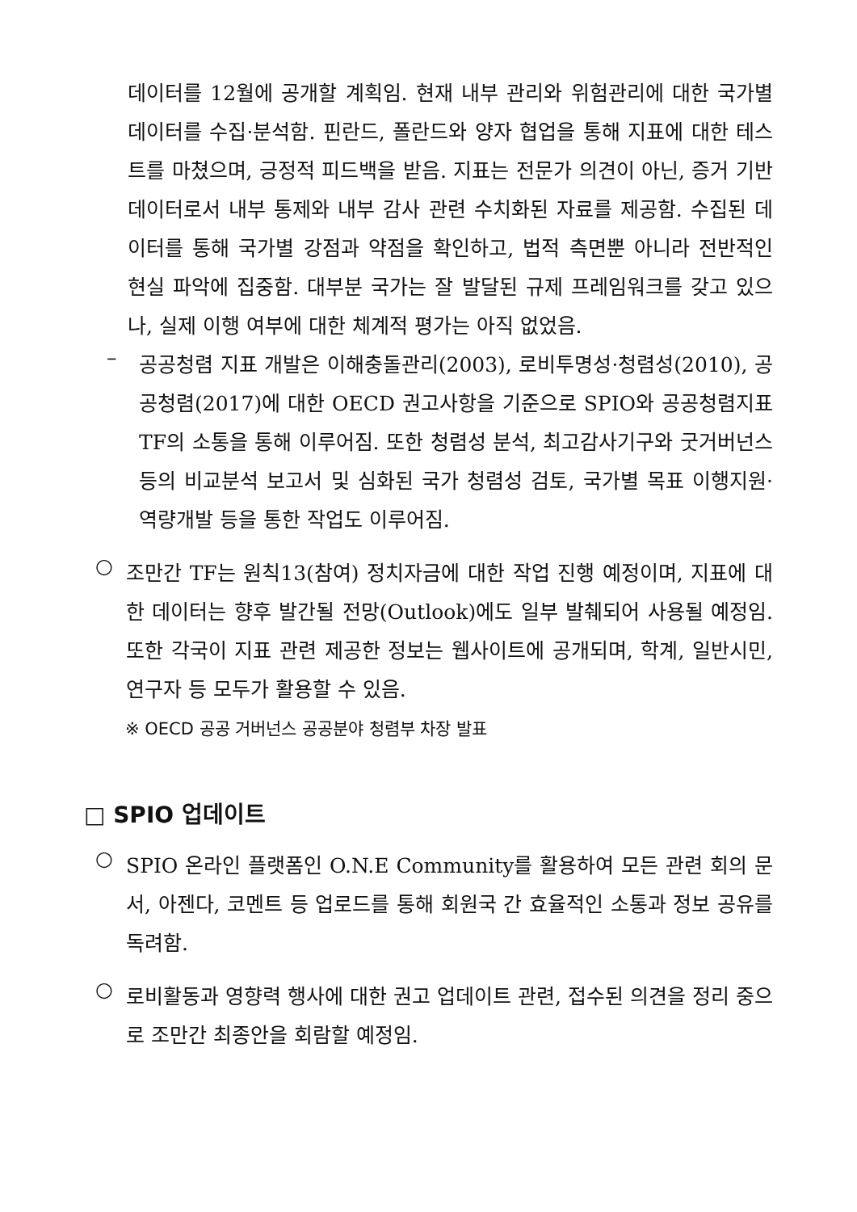데이터를 12월에 공개할 계획임. 현재 내부 관리와 위험관리에 대한 국가별 데이터를 수집·분석함. 핀란드, 폴란드와 양자 협업을 통해 지표에 대한 테스트를 마쳤으며, 긍정적 피드백을 받음. 지표는 전문가 의견이 아닌, 증거 기반 데이터로서 내부 통제와 내부 감사 관련 수치화된 자료를 제공함. 수집된 데이터를 통해 국가별 강점과 약점을 확인하고, 법적 측면뿐 아니라 전반적인 현실 파악에 집중함. 대부분 국가는 잘 발달된 규제 프레임워크를 갖고 있으나, 실제 이행 여부에 대한 체계적 평가는 아직 없었음.
–
공공청렴 지표 개발은 이해충돌관리(2003), 로비투명성·청렴성(2010), 공공청렴(2017)에 대한 OECD 권고사항을 기준으로 SPIO와 공공청렴지표 TF의 소통을 통해 이루어짐. 또한 청렴성 분석, 최고감사기구와 굿거버넌스 등의 비교분석 보고서 및 심화된 국가 청렴성 검토, 국가별 목표 이행지원·역량개발 등을 통한 작업도 이루어짐.
○
조만간 TF는 원칙13(참여) 정치자금에 대한 작업 진행 예정이며, 지표에 대한 데이터는 향후 발간될 전망(Outlook)에도 일부 발췌되어 사용될 예정임. 또한 각국이 지표 관련 제공한 정보는 웹사이트에 공개되며, 학계, 일반시민, 연구자 등 모두가 활용할 수 있음.
※ OECD 공공 거버넌스 공공분야 청렴부 차장 발표
□ SPIO 업데이트
○
SPIO 온라인 플랫폼인 O.N.E Community를 활용하여 모든 관련 회의 문서, 아젠다, 코멘트 등 업로드를 통해 회원국 간 효율적인 소통과 정보 공유를 독려함.
○
로비활동과 영향력 행사에 대한 권고 업데이트 관련, 접수된 의견을 정리 중으로 조만간 최종안을 회람할 예정임.